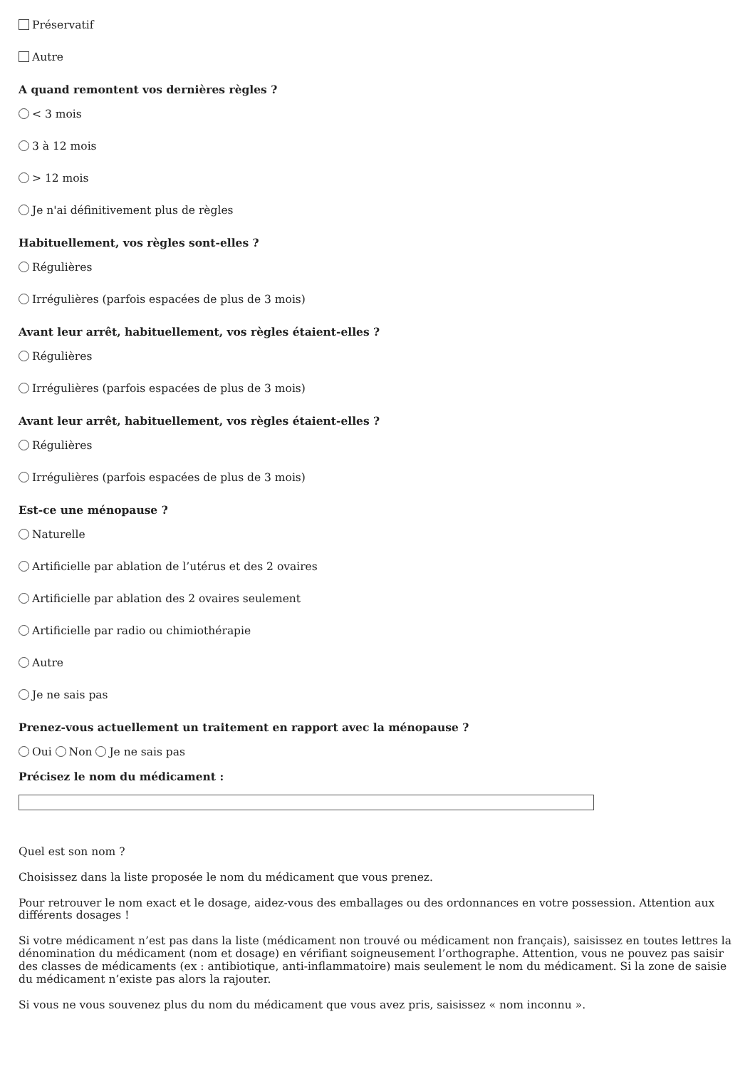Préservatif
Autre
A quand remontent vos dernières règles ?
< 3 mois
3 à 12 mois
> 12 mois
Je n'ai définitivement plus de règles
Habituellement, vos règles sont-elles ?
Régulières
Irrégulières (parfois espacées de plus de 3 mois)
Avant leur arrêt, habituellement, vos règles étaient-elles ?
Régulières
Irrégulières (parfois espacées de plus de 3 mois)
Avant leur arrêt, habituellement, vos règles étaient-elles ?
Régulières
Irrégulières (parfois espacées de plus de 3 mois)
Est-ce une ménopause ?
Naturelle
Artificielle par ablation de l’utérus et des 2 ovaires
Artificielle par ablation des 2 ovaires seulement
Artificielle par radio ou chimiothérapie
Autre
Je ne sais pas
Prenez-vous actuellement un traitement en rapport avec la ménopause ?
Oui Non Je ne sais pas
Précisez le nom du médicament :
Quel est son nom ?
Choisissez dans la liste proposée le nom du médicament que vous prenez.
Pour retrouver le nom exact et le dosage, aidez-vous des emballages ou des ordonnances en votre possession. Attention aux différents dosages !
Si votre médicament n’est pas dans la liste (médicament non trouvé ou médicament non français), saisissez en toutes lettres la dénomination du médicament (nom et dosage) en vérifiant soigneusement l’orthographe. Attention, vous ne pouvez pas saisir des classes de médicaments (ex : antibiotique, anti-inflammatoire) mais seulement le nom du médicament. Si la zone de saisie du médicament n’existe pas alors la rajouter.
Si vous ne vous souvenez plus du nom du médicament que vous avez pris, saisissez « nom inconnu ».